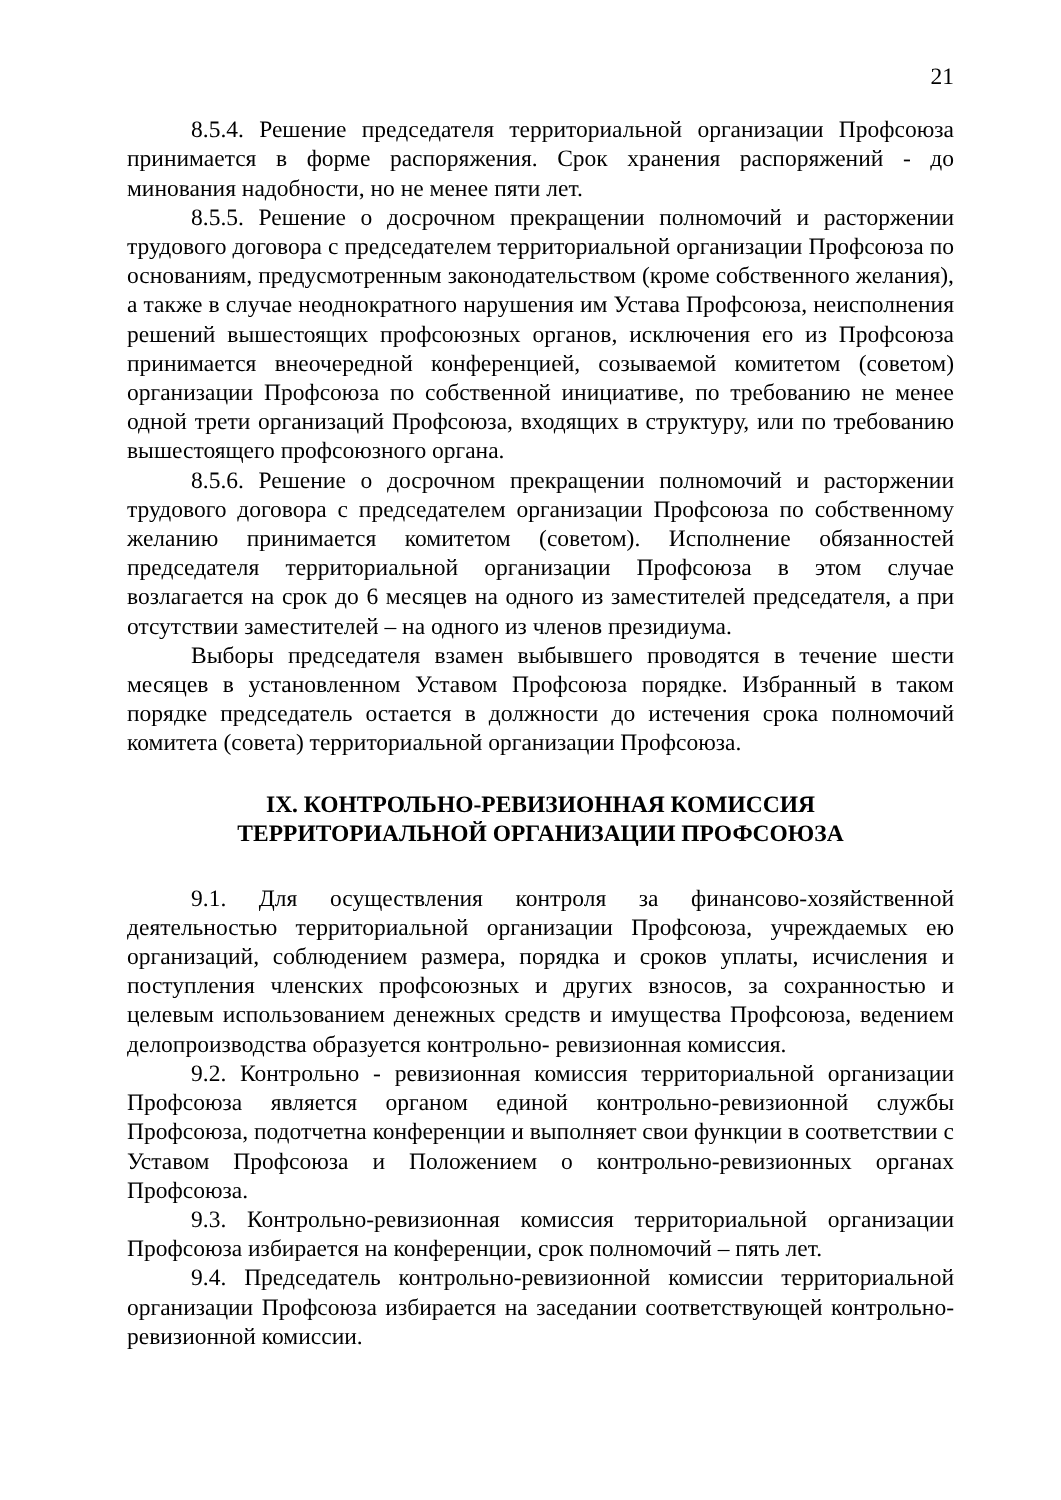21
8.5.4. Решение председателя территориальной организации Профсоюза принимается в форме распоряжения. Срок хранения распоряжений - до минования надобности, но не менее пяти лет.
8.5.5. Решение о досрочном прекращении полномочий и расторжении трудового договора с председателем территориальной организации Профсоюза по основаниям, предусмотренным законодательством (кроме собственного желания), а также в случае неоднократного нарушения им Устава Профсоюза, неисполнения решений вышестоящих профсоюзных органов, исключения его из Профсоюза принимается внеочередной конференцией, созываемой комитетом (советом) организации Профсоюза по собственной инициативе, по требованию не менее одной трети организаций Профсоюза, входящих в структуру, или по требованию вышестоящего профсоюзного органа.
8.5.6. Решение о досрочном прекращении полномочий и расторжении трудового договора с председателем организации Профсоюза по собственному желанию принимается комитетом (советом). Исполнение обязанностей председателя территориальной организации Профсоюза в этом случае возлагается на срок до 6 месяцев на одного из заместителей председателя, а при отсутствии заместителей – на одного из членов президиума.
Выборы председателя взамен выбывшего проводятся в течение шести месяцев в установленном Уставом Профсоюза порядке. Избранный в таком порядке председатель остается в должности до истечения срока полномочий комитета (совета) территориальной организации Профсоюза.
IX. КОНТРОЛЬНО-РЕВИЗИОННАЯ КОМИССИЯ
ТЕРРИТОРИАЛЬНОЙ ОРГАНИЗАЦИИ ПРОФСОЮЗА
9.1. Для осуществления контроля за финансово-хозяйственной деятельностью территориальной организации Профсоюза, учреждаемых ею организаций, соблюдением размера, порядка и сроков уплаты, исчисления и поступления членских профсоюзных и других взносов, за сохранностью и целевым использованием денежных средств и имущества Профсоюза, ведением делопроизводства образуется контрольно- ревизионная комиссия.
9.2. Контрольно - ревизионная комиссия территориальной организации Профсоюза является органом единой контрольно-ревизионной службы Профсоюза, подотчетна конференции и выполняет свои функции в соответствии с Уставом Профсоюза и Положением о контрольно-ревизионных органах Профсоюза.
9.3. Контрольно-ревизионная комиссия территориальной организации Профсоюза избирается на конференции, срок полномочий – пять лет.
9.4. Председатель контрольно-ревизионной комиссии территориальной организации Профсоюза избирается на заседании соответствующей контрольно-ревизионной комиссии.